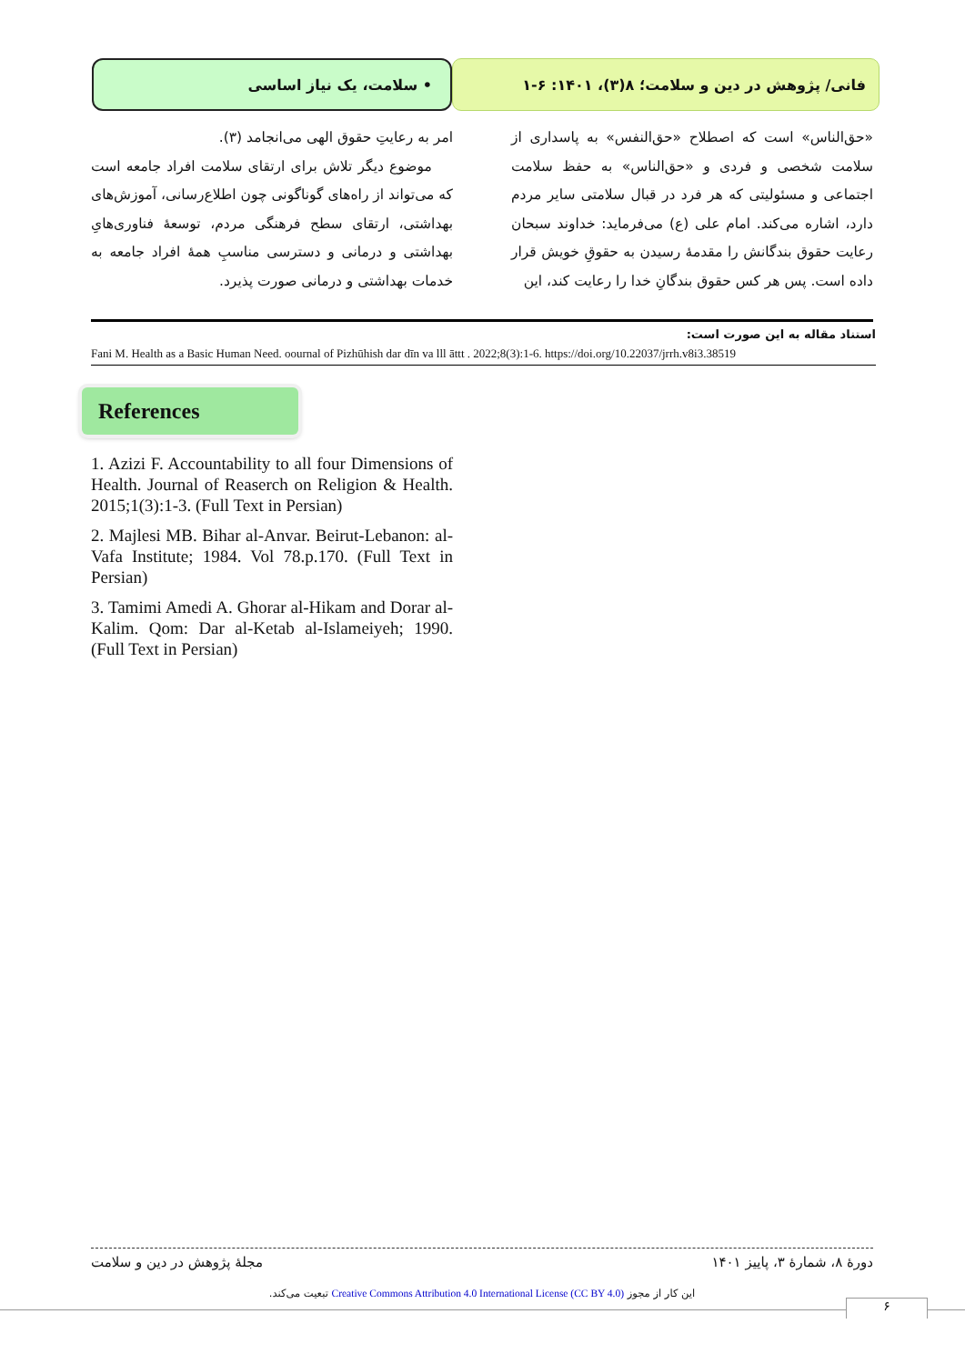فانی/ پژوهش در دین و سلامت؛ ۸(۳)، ۱۴۰۱: ۶-۱ • سلامت، یک نیاز اساسی
«حق‌الناس» است که اصطلاح «حق‌النفس» به پاسداری از سلامت شخصی و فردی و «حق‌الناس» به حفظ سلامت اجتماعی و مسئولیتی که هر فرد در قبال سلامتی سایر مردم دارد، اشاره می‌کند. امام علی (ع) می‌فرماید: خداوند سبحان رعایت حقوق بندگانش را مقدمهٔ رسیدن به حقوقِ خویش قرار داده است. پس هر کس حقوق بندگانِ خدا را رعایت کند، این
امر به رعایتِ حقوق الهی می‌انجامد (۳).
موضوع دیگر تلاش برای ارتقای سلامت افراد جامعه است که می‌تواند از راه‌های گوناگونی چون اطلاع‌رسانی، آموزش‌های بهداشتی، ارتقای سطح فرهنگی مردم، توسعهٔ فناوری‌هایِ بهداشتی و درمانی و دسترسی مناسبِ همهٔ افراد جامعه به خدمات بهداشتی و درمانی صورت پذیرد.
استناد مقاله به این صورت است:
Fani M. Health as a Basic Human Need. oournal of Pizhūhish dar dīn va lll āttt . 2022;8(3):1-6. https://doi.org/10.22037/jrrh.v8i3.38519
References
1. Azizi F. Accountability to all four Dimensions of Health. Journal of Reaserch on Religion & Health. 2015;1(3):1-3. (Full Text in Persian)
2. Majlesi MB. Bihar al-Anvar. Beirut-Lebanon: al-Vafa Institute; 1984. Vol 78.p.170. (Full Text in Persian)
3. Tamimi Amedi A. Ghorar al-Hikam and Dorar al-Kalim. Qom: Dar al-Ketab al-Islameiyeh; 1990. (Full Text in Persian)
دورهٔ ۸، شمارهٔ ۳، پاییز ۱۴۰۱ مجلهٔ پژوهش در دین و سلامت
این کار از مجوز Creative Commons Attribution 4.0 International License (CC BY 4.0) تبعیت می‌کند.
۶